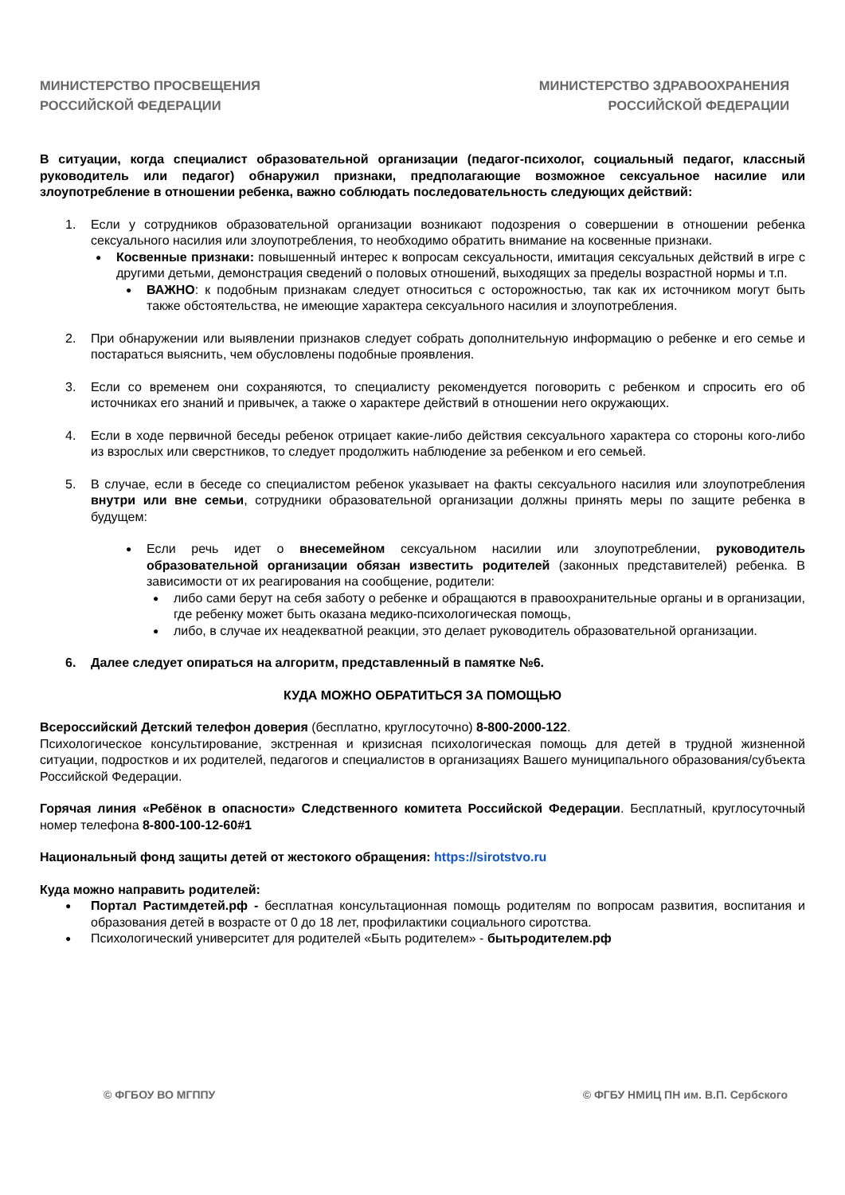МИНИСТЕРСТВО ПРОСВЕЩЕНИЯ
РОССИЙСКОЙ ФЕДЕРАЦИИ
МИНИСТЕРСТВО ЗДРАВООХРАНЕНИЯ
РОССИЙСКОЙ ФЕДЕРАЦИИ
В ситуации, когда специалист образовательной организации (педагог-психолог, социальный педагог, классный руководитель или педагог) обнаружил признаки, предполагающие возможное сексуальное насилие или злоупотребление в отношении ребенка, важно соблюдать последовательность следующих действий:
1. Если у сотрудников образовательной организации возникают подозрения о совершении в отношении ребенка сексуального насилия или злоупотребления, то необходимо обратить внимание на косвенные признаки.
●
Косвенные признаки: повышенный интерес к вопросам сексуальности, имитация сексуальных действий в игре с другими детьми, демонстрация сведений о половых отношений, выходящих за пределы возрастной нормы и т.п.
●
ВАЖНО: к подобным признакам следует относиться с осторожностью, так как их источником могут быть также обстоятельства, не имеющие характера сексуального насилия и злоупотребления.
2. При обнаружении или выявлении признаков следует собрать дополнительную информацию о ребенке и его семье и постараться выяснить, чем обусловлены подобные проявления.
3. Если со временем они сохраняются, то специалисту рекомендуется поговорить с ребенком и спросить его об источниках его знаний и привычек, а также о характере действий в отношении него окружающих.
4. Если в ходе первичной беседы ребенок отрицает какие-либо действия сексуального характера со стороны кого-либо из взрослых или сверстников, то следует продолжить наблюдение за ребенком и его семьей.
5. В случае, если в беседе со специалистом ребенок указывает на факты сексуального насилия или злоупотребления внутри или вне семьи, сотрудники образовательной организации должны принять меры по защите ребенка в будущем:
●
Если речь идет о внесемейном сексуальном насилии или злоупотреблении, руководитель образовательной организации обязан известить родителей (законных представителей) ребенка. В зависимости от их реагирования на сообщение, родители:
●
либо сами берут на себя заботу о ребенке и обращаются в правоохранительные органы и в организации, где ребенку может быть оказана медико-психологическая помощь,
●
либо, в случае их неадекватной реакции, это делает руководитель образовательной организации.
6. Далее следует опираться на алгоритм, представленный в памятке №6.
КУДА МОЖНО ОБРАТИТЬСЯ ЗА ПОМОЩЬЮ
Всероссийский Детский телефон доверия (бесплатно, круглосуточно) 8-800-2000-122.
Психологическое консультирование, экстренная и кризисная психологическая помощь для детей в трудной жизненной ситуации, подростков и их родителей, педагогов и специалистов в организациях Вашего муниципального образования/субъекта Российской Федерации.
Горячая линия «Ребёнок в опасности» Следственного комитета Российской Федерации. Бесплатный, круглосуточный номер телефона 8-800-100-12-60#1
Национальный фонд защиты детей от жестокого обращения: https://sirotstvo.ru
Куда можно направить родителей:
●
Портал Растимдетей.рф - бесплатная консультационная помощь родителям по вопросам развития, воспитания и образования детей в возрасте от 0 до 18 лет, профилактики социального сиротства.
●
Психологический университет для родителей «Быть родителем» - бытьродителем.рф
© ФГБОУ ВО МГППУ © ФГБУ НМИЦ ПН им. В.П. Сербского